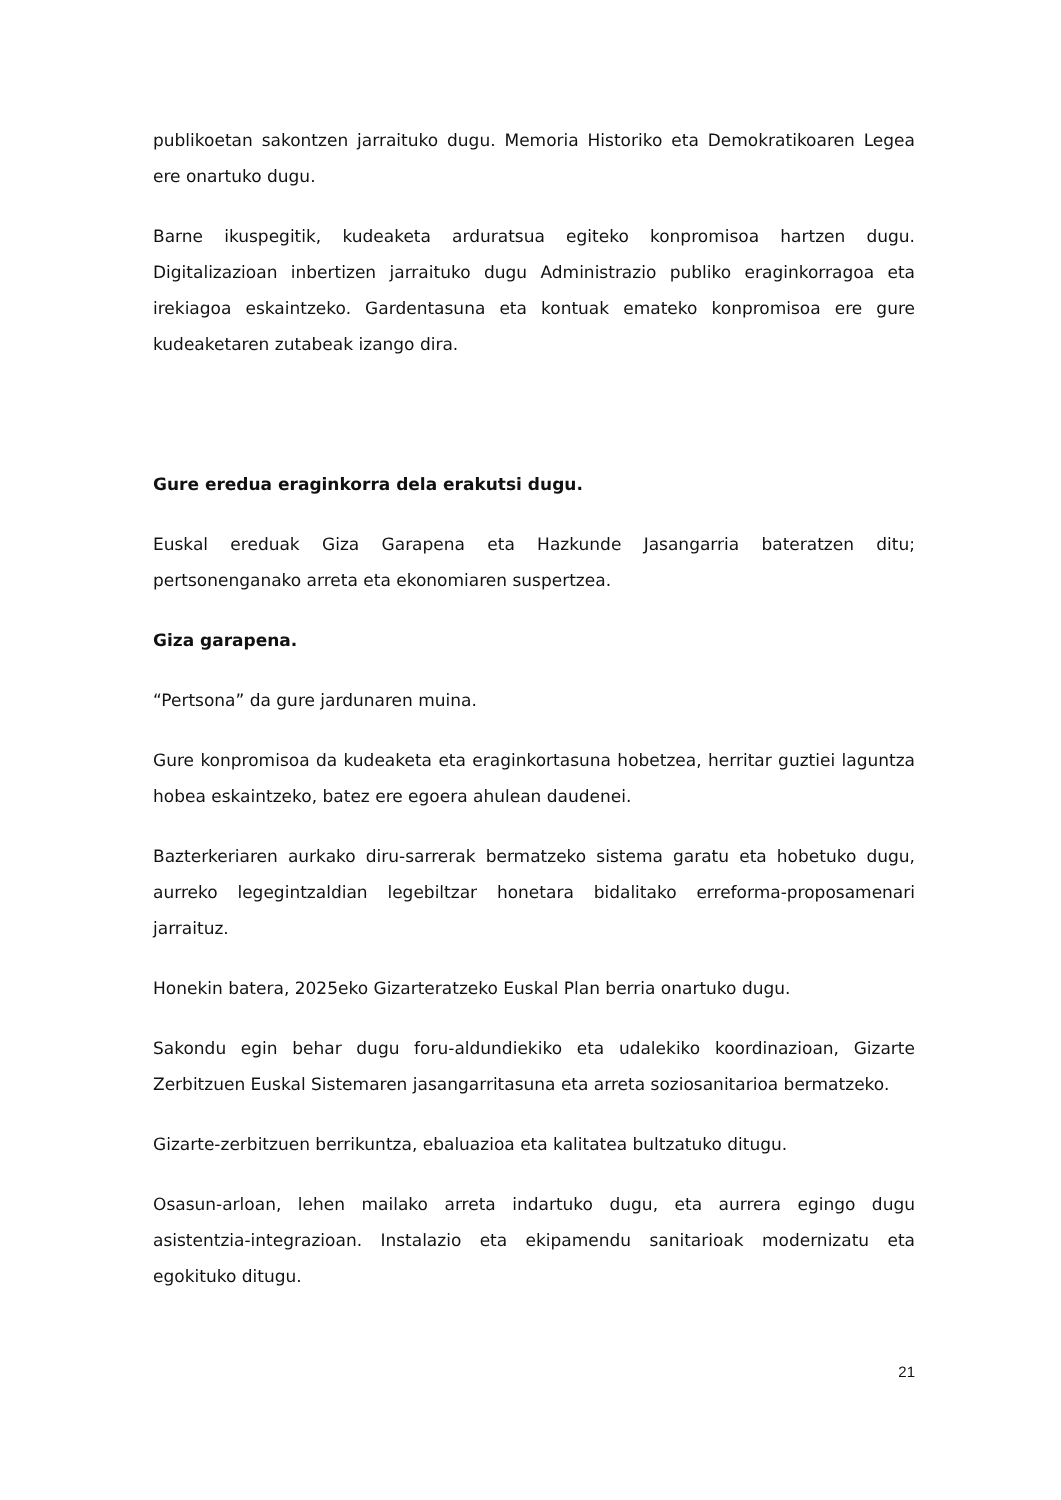publikoetan sakontzen jarraituko dugu. Memoria Historiko eta Demokratikoaren Legea ere onartuko dugu.
Barne ikuspegitik, kudeaketa arduratsua egiteko konpromisoa hartzen dugu. Digitalizazioan inbertizen jarraituko dugu Administrazio publiko eraginkorragoa eta irekiagoa eskaintzeko. Gardentasuna eta kontuak emateko konpromisoa ere gure kudeaketaren zutabeak izango dira.
Gure eredua eraginkorra dela erakutsi dugu.
Euskal ereduak Giza Garapena eta Hazkunde Jasangarria bateratzen ditu; pertsonenganako arreta eta ekonomiaren suspertzea.
Giza garapena.
“Pertsona” da gure jardunaren muina.
Gure konpromisoa da kudeaketa eta eraginkortasuna hobetzea, herritar guztiei laguntza hobea eskaintzeko, batez ere egoera ahulean daudenei.
Bazterkeriaren aurkako diru-sarrerak bermatzeko sistema garatu eta hobetuko dugu, aurreko legegintzaldian legebiltzar honetara bidalitako erreforma-proposamenari jarraituz.
Honekin batera, 2025eko Gizarteratzeko Euskal Plan berria onartuko dugu.
Sakondu egin behar dugu foru-aldundiekiko eta udalekiko koordinazioan, Gizarte Zerbitzuen Euskal Sistemaren jasangarritasuna eta arreta soziosanitarioa bermatzeko.
Gizarte-zerbitzuen berrikuntza, ebaluazioa eta kalitatea bultzatuko ditugu.
Osasun-arloan, lehen mailako arreta indartuko dugu, eta aurrera egingo dugu asistentzia-integrazioan. Instalazio eta ekipamendu sanitarioak modernizatu eta egokituko ditugu.
21